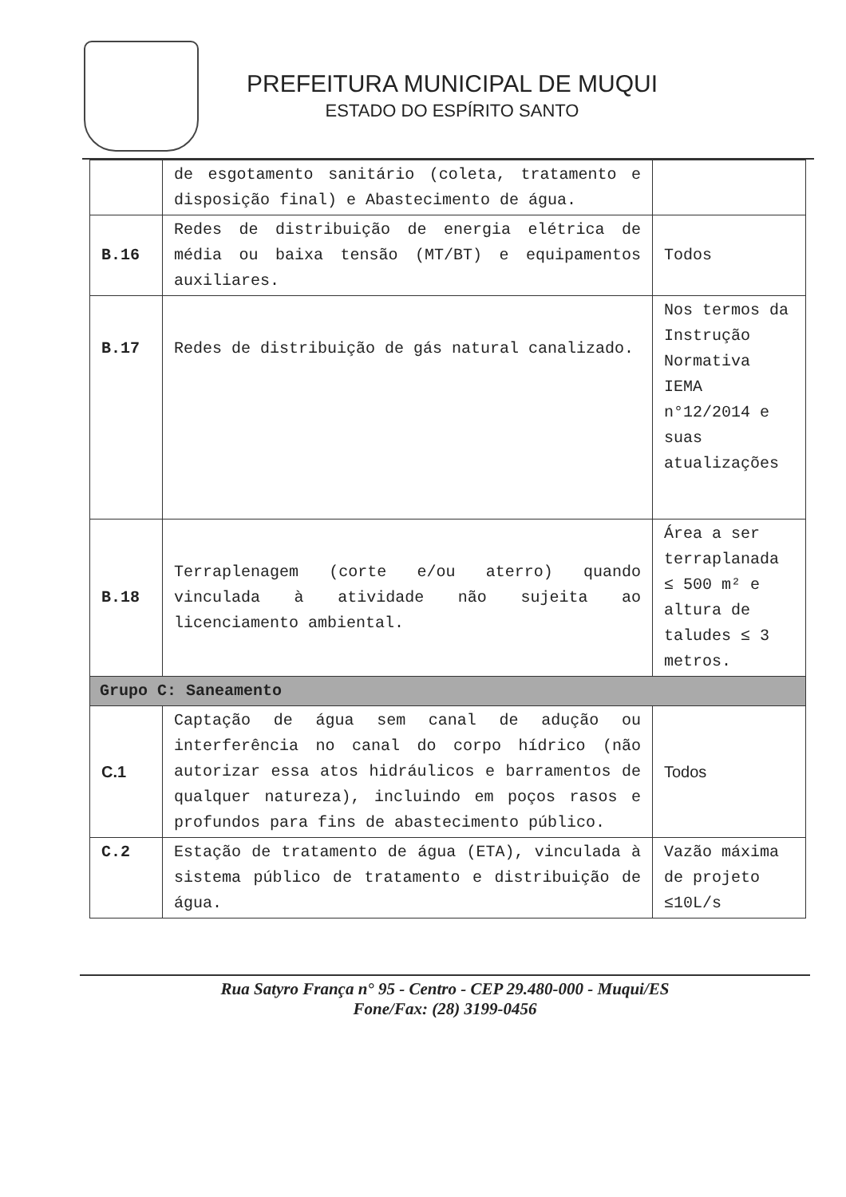PREFEITURA MUNICIPAL DE MUQUI
ESTADO DO ESPÍRITO SANTO
| | de esgotamento sanitário (coleta, tratamento e disposição final) e Abastecimento de água. | |
| B.16 | Redes de distribuição de energia elétrica de média ou baixa tensão (MT/BT) e equipamentos auxiliares. | Todos |
| B.17 | Redes de distribuição de gás natural canalizado. | Nos termos da Instrução Normativa IEMA n°12/2014 e suas atualizações |
| B.18 | Terraplenagem (corte e/ou aterro) quando vinculada à atividade não sujeita ao licenciamento ambiental. | Área a ser terraplanada ≤ 500 m² e altura de taludes ≤ 3 metros. |
| Grupo C: Saneamento | | |
| C.1 | Captação de água sem canal de adução ou interferência no canal do corpo hídrico (não autorizar essa atos hidráulicos e barramentos de qualquer natureza), incluindo em poços rasos e profundos para fins de abastecimento público. | Todos |
| C.2 | Estação de tratamento de água (ETA), vinculada à sistema público de tratamento e distribuição de água. | Vazão máxima de projeto ≤10L/s |
Rua Satyro França n° 95 - Centro - CEP 29.480-000 - Muqui/ES
Fone/Fax: (28) 3199-0456